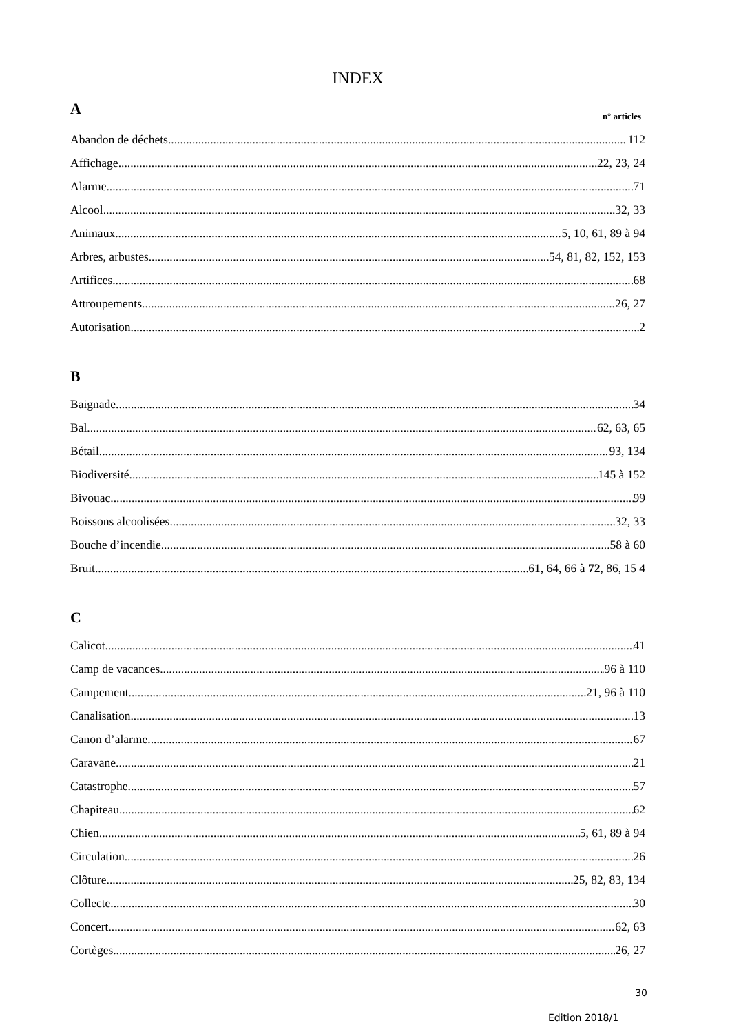INDEX
A
n° articles
Abandon de déchets 112
Affichage 22, 23, 24
Alarme 71
Alcool 32, 33
Animaux 5, 10, 61, 89 à 94
Arbres, arbustes 54, 81, 82, 152, 153
Artifices 68
Attroupements 26, 27
Autorisation 2
B
Baignade 34
Bal 62, 63, 65
Bétail 93, 134
Biodiversité 145 à 152
Bivouac 99
Boissons alcoolisées 32, 33
Bouche d’incendie 58 à 60
Bruit 61, 64, 66 à 72, 86, 15 4
C
Calicot 41
Camp de vacances 96 à 110
Campement 21, 96 à 110
Canalisation 13
Canon d’alarme 67
Caravane 21
Catastrophe 57
Chapiteau 62
Chien 5, 61, 89 à 94
Circulation 26
Clôture 25, 82, 83, 134
Collecte 30
Concert 62, 63
Cortèges 26, 27
30
Edition 2018/1